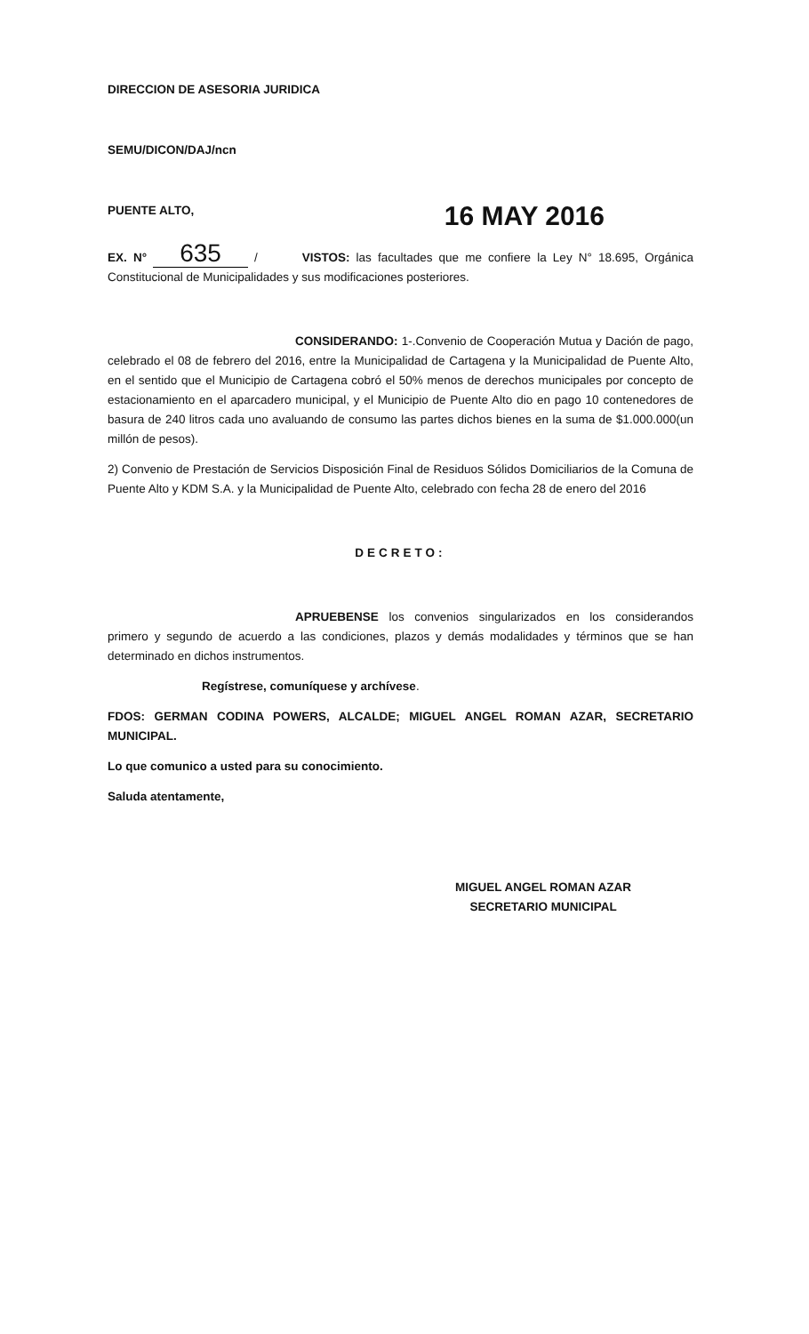DIRECCION DE ASESORIA JURIDICA
SEMU/DICON/DAJ/ncn
PUENTE ALTO,
16 MAY 2016
EX. N° 635 / VISTOS: las facultades que me confiere la Ley N° 18.695, Orgánica Constitucional de Municipalidades y sus modificaciones posteriores.
CONSIDERANDO: 1-.Convenio de Cooperación Mutua y Dación de pago, celebrado el 08 de febrero del 2016, entre la Municipalidad de Cartagena y la Municipalidad de Puente Alto, en el sentido que el Municipio de Cartagena cobró el 50% menos de derechos municipales por concepto de estacionamiento en el aparcadero municipal, y el Municipio de Puente Alto dio en pago 10 contenedores de basura de 240 litros cada uno avaluando de consumo las partes dichos bienes en la suma de $1.000.000(un millón de pesos).
2) Convenio de Prestación de Servicios Disposición Final de Residuos Sólidos Domiciliarios de la Comuna de Puente Alto y KDM S.A. y la Municipalidad de Puente Alto, celebrado con fecha 28 de enero del 2016
DECRETO:
APRUEBENSE los convenios singularizados en los considerandos primero y segundo de acuerdo a las condiciones, plazos y demás modalidades y términos que se han determinado en dichos instrumentos.
Regístrese, comuníquese y archívese.
FDOS: GERMAN CODINA POWERS, ALCALDE; MIGUEL ANGEL ROMAN AZAR, SECRETARIO MUNICIPAL.
Lo que comunico a usted para su conocimiento.
Saluda atentamente,
MIGUEL ANGEL ROMAN AZAR
SECRETARIO MUNICIPAL